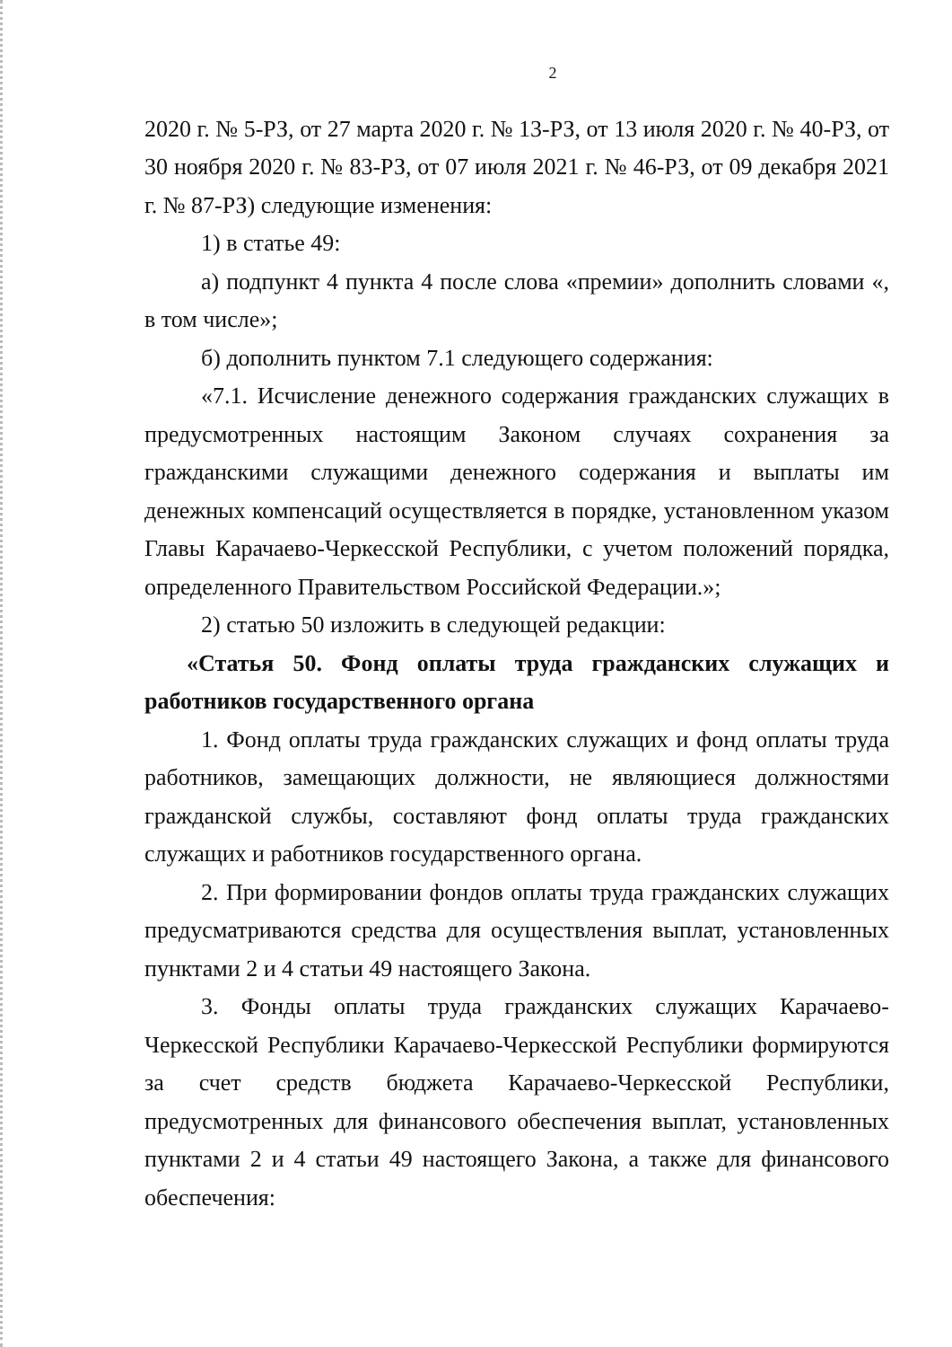2
2020 г. № 5-РЗ, от 27 марта 2020 г. № 13-РЗ, от 13 июля 2020 г. № 40-РЗ, от 30 ноября 2020 г. № 83-РЗ, от 07 июля 2021 г. № 46-РЗ, от 09 декабря 2021 г. № 87-РЗ) следующие изменения:
1) в статье 49:
а) подпункт 4 пункта 4 после слова «премии» дополнить словами «, в том числе»;
б) дополнить пунктом 7.1 следующего содержания:
«7.1. Исчисление денежного содержания гражданских служащих в предусмотренных настоящим Законом случаях сохранения за гражданскими служащими денежного содержания и выплаты им денежных компенсаций осуществляется в порядке, установленном указом Главы Карачаево-Черкесской Республики, с учетом положений порядка, определенного Правительством Российской Федерации.»;
2) статью 50 изложить в следующей редакции:
«Статья 50. Фонд оплаты труда гражданских служащих и работников государственного органа
1. Фонд оплаты труда гражданских служащих и фонд оплаты труда работников, замещающих должности, не являющиеся должностями гражданской службы, составляют фонд оплаты труда гражданских служащих и работников государственного органа.
2. При формировании фондов оплаты труда гражданских служащих предусматриваются средства для осуществления выплат, установленных пунктами 2 и 4 статьи 49 настоящего Закона.
3. Фонды оплаты труда гражданских служащих Карачаево-Черкесской Республики Карачаево-Черкесской Республики формируются за счет средств бюджета Карачаево-Черкесской Республики, предусмотренных для финансового обеспечения выплат, установленных пунктами 2 и 4 статьи 49 настоящего Закона, а также для финансового обеспечения: